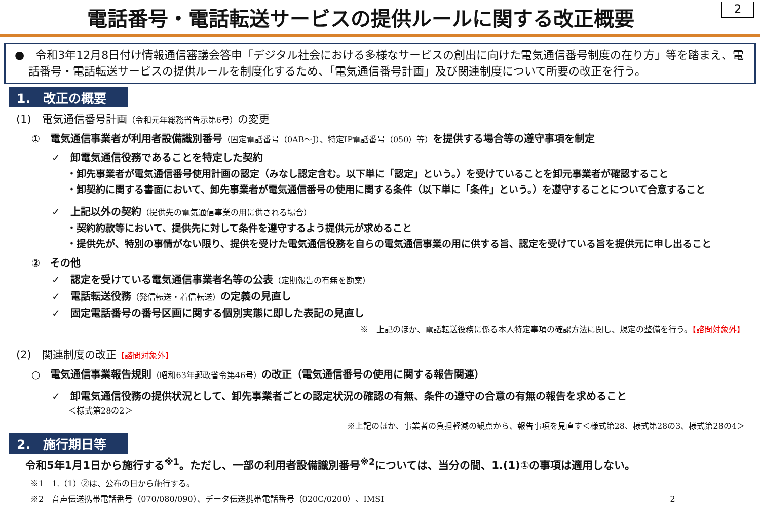電話番号・電話転送サービスの提供ルールに関する改正概要
2
●　令和3年12月8日付け情報通信審議会答申「デジタル社会における多様なサービスの創出に向けた電気通信番号制度の在り方」等を踏まえ、電話番号・電話転送サービスの提供ルールを制度化するため、「電気通信番号計画」及び関連制度について所要の改正を行う。
1.　改正の概要
(1)　電気通信番号計画（令和元年総務省告示第6号）の変更
①　電気通信事業者が利用者設備識別番号（固定電話番号（0AB～J）、特定IP電話番号（050）等）を提供する場合等の遵守事項を制定
✓　卸電気通信役務であることを特定した契約
・卸先事業者が電気通信番号使用計画の認定（みなし認定含む。以下単に「認定」という。）を受けていることを卸元事業者が確認すること
・卸契約に関する書面において、卸先事業者が電気通信番号の使用に関する条件（以下単に「条件」という。）を遵守することについて合意すること
✓　上記以外の契約（提供先の電気通信事業の用に供される場合）
・契約約款等において、提供先に対して条件を遵守するよう提供元が求めること
・提供先が、特別の事情がない限り、提供を受けた電気通信役務を自らの電気通信事業の用に供する旨、認定を受けている旨を提供元に申し出ること
②　その他
✓　認定を受けている電気通信事業者名等の公表（定期報告の有無を勘案）
✓　電話転送役務（発信転送・着信転送）の定義の見直し
✓　固定電話番号の番号区画に関する個別実態に即した表記の見直し
※　上記のほか、電話転送役務に係る本人特定事項の確認方法に関し、規定の整備を行う。【諮問対象外】
(2)　関連制度の改正【諮問対象外】
○　電気通信事業報告規則（昭和63年郵政省令第46号）の改正（電気通信番号の使用に関する報告関連）
✓　卸電気通信役務の提供状況として、卸先事業者ごとの認定状況の確認の有無、条件の遵守の合意の有無の報告を求めること
＜様式第28の2＞
※上記のほか、事業者の負担軽減の観点から、報告事項を見直す＜様式第28、様式第28の3、様式第28の4＞
2.　施行期日等
令和5年1月1日から施行する<sup>※1</sup>。ただし、一部の利用者設備識別番号<sup>※2</sup>については、当分の間、1.(1)①の事項は適用しない。
※1　1.（1）②は、公布の日から施行する。
※2　音声伝送携帯電話番号（070/080/090）、データ伝送携帯電話番号（020C/0200）、IMSI 2